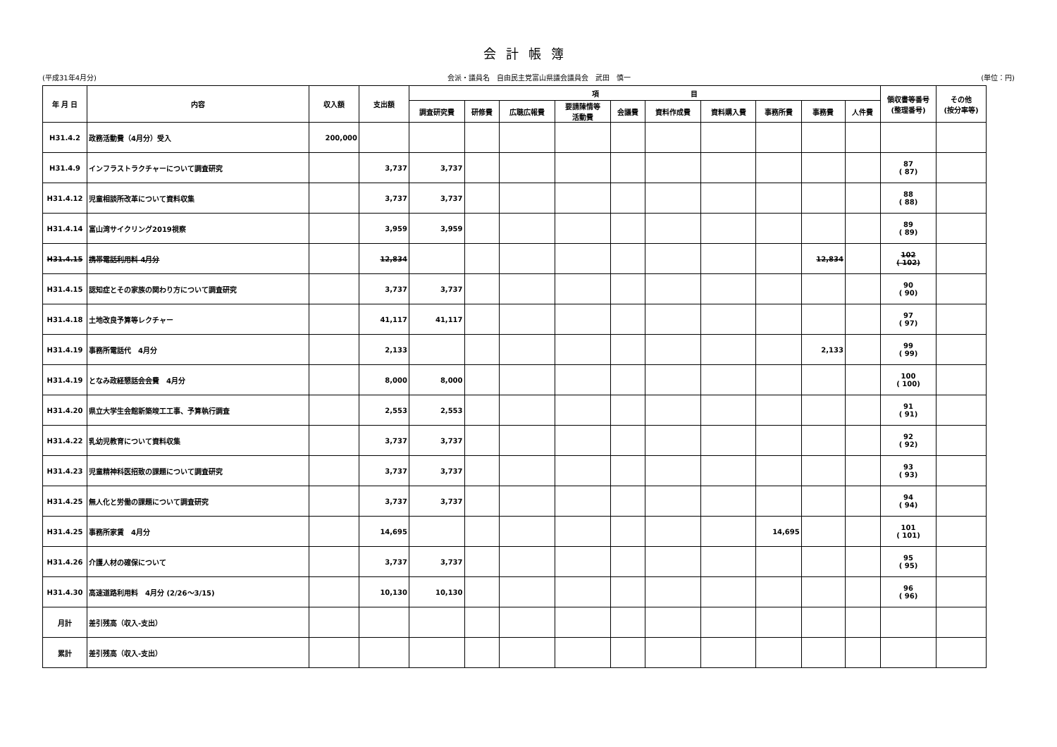会計帳簿
(平成31年4月分) 会派・議員名　自由民主党富山県議会議員会　武田　慎一 (単位：円)
| 年 月 日 | 内容 | 収入額 | 支出額 | 項 目 | | | | | | | | | | 領収書等番号 (整理番号) | その他 (按分率等) |
| --- | --- | --- | --- | --- | --- | --- | --- | --- | --- | --- | --- | --- | --- | --- | --- |
| | | | | 調査研究費 | 研修費 | 広聴広報費 | 要請陳情等 活動費 | 会議費 | 資料作成費 | 資料購入費 | 事務所費 | 事務費 | 人件費 | | |
| H31.4.2 | 政務活動費（4月分）受入 | 200,000 | | | | | | | | | | | | | |
| H31.4.9 | インフラストラクチャーについて調査研究 | | 3,737 | 3,737 | | | | | | | | | | 87 ( 87) | |
| H31.4.12 | 児童相談所改革について資料収集 | | 3,737 | 3,737 | | | | | | | | | | 88 ( 88) | |
| H31.4.14 | 富山湾サイクリング2019視察 | | 3,959 | 3,959 | | | | | | | | | | 89 ( 89) | |
| H31.4.15 | 携帯電話利用料 4月分 | | 12,834 | | | | | | | | | 12,834 | | 102 ( 102) | |
| H31.4.15 | 認知症とその家族の関わり方について調査研究 | | 3,737 | 3,737 | | | | | | | | | | 90 ( 90) | |
| H31.4.18 | 土地改良予算等レクチャー | | 41,117 | 41,117 | | | | | | | | | | 97 ( 97) | |
| H31.4.19 | 事務所電話代 4月分 | | 2,133 | | | | | | | | | 2,133 | | 99 ( 99) | |
| H31.4.19 | となみ政経懇話会会費 4月分 | | 8,000 | 8,000 | | | | | | | | | | 100 ( 100) | |
| H31.4.20 | 県立大学生会館新築竣工工事、予算執行調査 | | 2,553 | 2,553 | | | | | | | | | | 91 ( 91) | |
| H31.4.22 | 乳幼児教育について資料収集 | | 3,737 | 3,737 | | | | | | | | | | 92 ( 92) | |
| H31.4.23 | 児童精神科医招致の課題について調査研究 | | 3,737 | 3,737 | | | | | | | | | | 93 ( 93) | |
| H31.4.25 | 無人化と労働の課題について調査研究 | | 3,737 | 3,737 | | | | | | | | | | 94 ( 94) | |
| H31.4.25 | 事務所家賃 4月分 | | 14,695 | | | | | | | | 14,695 | | | 101 ( 101) | |
| H31.4.26 | 介護人材の確保について | | 3,737 | 3,737 | | | | | | | | | | 95 ( 95) | |
| H31.4.30 | 高速道路利用料 4月分 (2/26～3/15) | | 10,130 | 10,130 | | | | | | | | | | 96 ( 96) | |
| 月計 | 差引残高（収入-支出） | | | | | | | | | | | | | | |
| 累計 | 差引残高（収入-支出） | | | | | | | | | | | | | | |